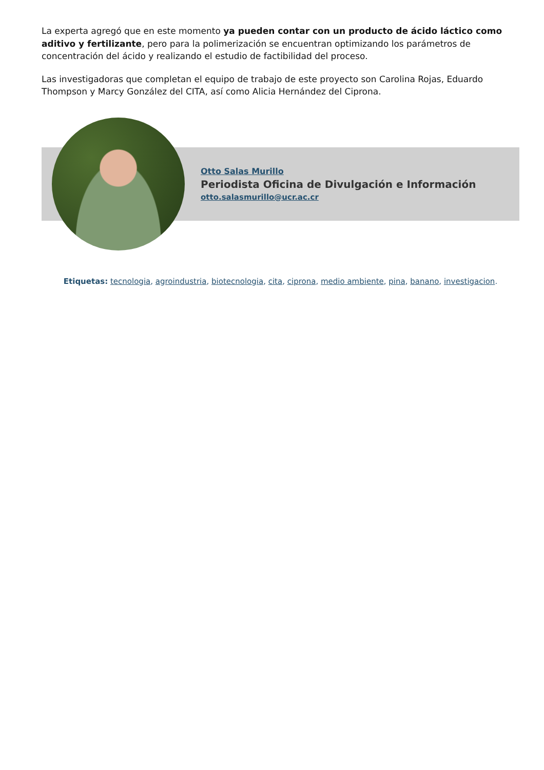La experta agregó que en este momento ya pueden contar con un producto de ácido láctico como aditivo y fertilizante, pero para la polimerización se encuentran optimizando los parámetros de concentración del ácido y realizando el estudio de factibilidad del proceso.
Las investigadoras que completan el equipo de trabajo de este proyecto son Carolina Rojas, Eduardo Thompson y Marcy González del CITA, así como Alicia Hernández del Ciprona.
Otto Salas Murillo
Periodista Oficina de Divulgación e Información
otto.salasmurillo@ucr.ac.cr
Etiquetas: tecnologia, agroindustria, biotecnologia, cita, ciprona, medio ambiente, pina, banano, investigacion.